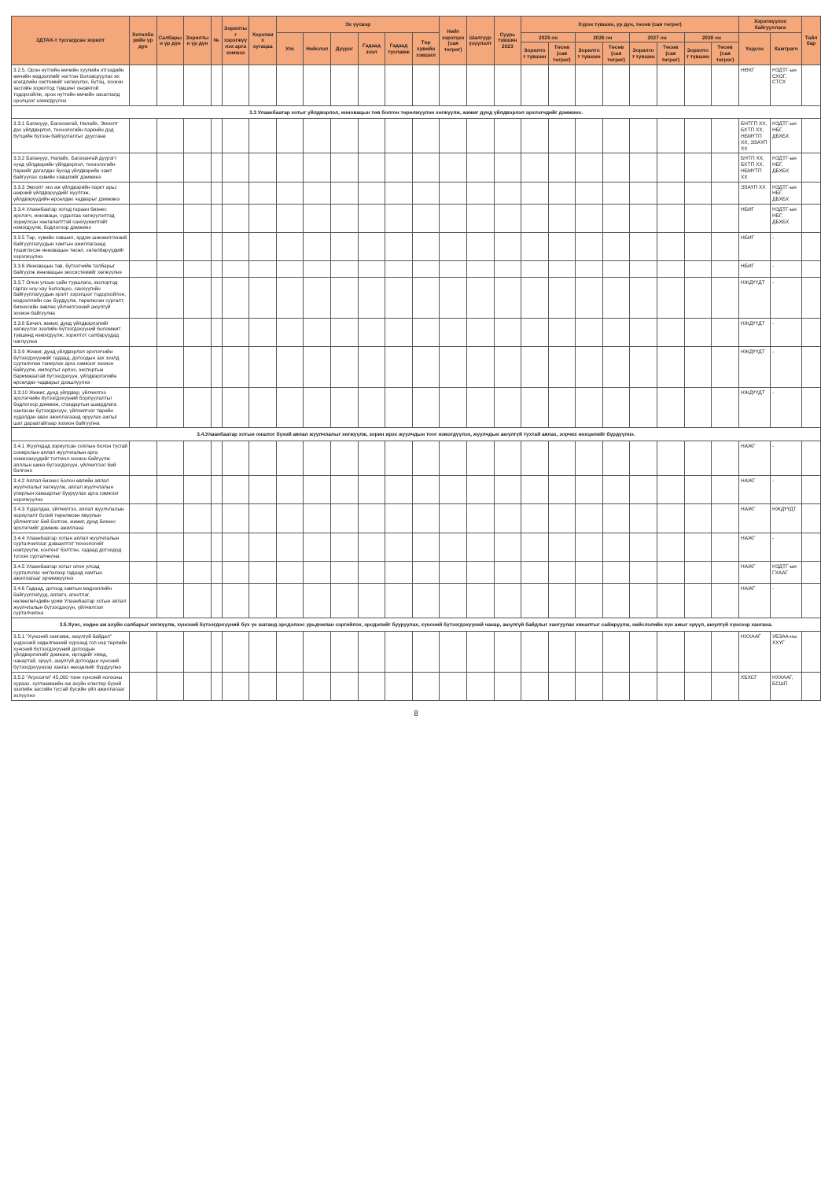| ЗДТАХ-т тусгагдсан зорилт | Хөтөлбөрийн үр дүн | Салбарын үр дүн | Зорилтын үр дүн | № | Зорилтыг хэрэгжүүлэх арга хэмжээ | Хэрэгжих хугацаа | Эх үүсвэр | | | | | | Нийт хэрэгцээ (сая төгрөг) | Шалгуур үзүүлэлт | Суурь түвшин 2023 | Хүрэх түвшин, үр дүн, төсөв (сая төгрөг) | | | | | | | | Хэрэгжүүлэх байгууллага | | Тайлбар |
| --- | --- | --- | --- | --- | --- | --- | --- | --- | --- | --- | --- | --- | --- | --- | --- | --- | --- | --- | --- | --- | --- | --- | --- | --- | --- | --- |
| | | | | | | | Улс | Нийслэл | Дүүрэг | Гадаад зээл | Гадаад тусламж | Төр хувийн хэвшил | | | | 2025 он | | 2026 он | | 2027 он | | 2028 он | | Үндсэн | Хамтрагч | |
| | | | | | | | | | | | | | | | | Зорилтот түвшин | Төсөв (сая төгрөг) | Зорилтот түвшин | Төсөв (сая төгрөг) | Зорилтот түвшин | Төсөв (сая төгрөг) | Зорилтот түвшин | Төсөв (сая төгрөг) | | | |
| 3.2.5. Орон нутгийн өмчийн хуулийн этгээдийн өмчийн мэдээллийг нэгтгэн боловсруулах их өгөгдлийн системийг хөгжүүлэх, бүтэц, зохион засгийн зорилтод түвшинг оновчтой тодорхойлж, орон нутгийн өмчийн засаглалд оролцоог нэмэгдүүлнэ | | | | | | | | | | | | | | | | | | | | | | | | НӨХГ | НЗДТГ-ын СХОГ, СТСХ | |
| 3.3 Улаанбаатар хотыг үйлдвэрлэл, инновацын төв болгон төрөлжүүлэн хөгжүүлж, жижиг дунд үйлдвэрлэл эрхлэгчдийг дэмжинэ. | | | | | | | | | | | | | | | | | | | | | | | | | | |
| 3.3.1 Багануур, Багахангай, Налайх, Эмээлт дэх үйлдвэрлэл, технологийн паркийн дэд бүтцийн бүтээн байгуулалтыг дуусгана | | | | | | | | | | | | | | | | | | | | | | | | БНТГП ХХ, БХТП ХХ, НБМҮТП ХХ, ЭЗАҮП ХХ | НЗДТГ-ын НБГ, ДБХБХ | |
| 3.3.2 Багануур, Налайх, Багахангай дүүрэгт хүнд үйлдвэрийн үйлдвэрлэл, технологийн паркийг дагалдах бусад үйлдвэрийн хамт байгуулах хувийн хэвшлийг дэмжинэ | | | | | | | | | | | | | | | | | | | | | | | | БНТП ХХ, БХТП ХХ, НБМҮТП ХХ | НЗДТГ-ын НБГ, ДБХБХ | |
| 3.3.3 Эмээлт эко аж үйлдвэрийн паркт арьс ширний үйлдвэрүүдийг нүүлгэж, үйлдвэрүүдийн өрсөлдөх чадварыг дэмжинэ | | | | | | | | | | | | | | | | | | | | | | | | ЭЗАҮП ХХ | НЗДТГ-ын НБГ, ДБХБХ | |
| 3.3.4 Улаанбаатар хотод гараан бизнес эрхлэгч, инноваци, судалгаа хөгжүүлэлтэд зориулсан хөнгөлөлттэй санхүүжилтийг нэмэгдүүлж, бодлогоор дэмжинэ | | | | | | | | | | | | | | | | | | | | | | | | НБИГ | НЗДТГ-ын НБГ, ДБХБХ | |
| 3.3.5 Төр, хувийн хэвшил, эрдэм шинжилгээний байгууллагуудын хамтын ажиллагаанд түшиглэсэн инновацын төсөл, хөтөлбөрүүдийг хэрэгжүүлнэ | | | | | | | | | | | | | | | | | | | | | | | | НБИГ | - | |
| 3.3.6 Инновацын төв, бүтээгчийн талбарыг байгуулж инновацын экосистемийг хөгжүүлнэ | | | | | | | | | | | | | | | | | | | | | | | | НБИГ | - | |
| 3.3.7 Олон улсын сайн туршлага, экспортод гаргах ноу-хау бололцоо, санхүүгийн байгууллагуудын эрэлт хэрэгцээг тодорхойлон, мэдээллийн сан бүрдүүлж, төрөлжсөн сургалт, бизнесийн зөвлөх үйлчилгээний аюулгүй зохион байгуулна | | | | | | | | | | | | | | | | | | | | | | | | НЖДҮҮДТ | - | |
| 3.3.8 Бичил, жижиг, дунд үйлдвэрлэлийг хөгжүүлэх зээлийн бүтээгдэхүүний боломжит түвшинд нэмэгдүүлж, зорилтот салбаруудад чиглүүлнэ | | | | | | | | | | | | | | | | | | | | | | | | НЖДҮҮДТ | - | |
| 3.3.9 Жижиг, дунд үйлдвэрлэл эрхлэгчийн бүтээгдэхүүнийг гадаад, дотоодын зах зээлд сурталчлан таниулах арга хэмжээг зохион байгуулж, импортыг орлох, экспортын баримжаатай бүтээгдэхүүн, үйлдвэрлэлийн өрсөлдөх чадварыг дээшлүүлнэ | | | | | | | | | | | | | | | | | | | | | | | | НЖДҮҮДТ | - | |
| 3.3.10 Жижиг, дунд үйлдвэр, үйлчилгээ эрхлэгчийн бүтээгдэхүүний борлуулалтыг бодлогоор дэмжиж, стандартын шаардлага хангасан бүтээгдэхүүн, үйлчилгээг төрийн худалдан авах ажиллагаанд оруулах ажлыг шат дараатайгаар зохион байгуулна | | | | | | | | | | | | | | | | | | | | | | | | НЖДҮҮДТ | - | |
| 3.4.Улаанбаатар хотын оншлог бүхий аялал жуулчлалыг хөгжүүлж, зорин ирэх жуулчдын тоог нэмэгдүүлэх, жуулчдын аюулгүй тухтай аялах, зорчих нөхцөлийг бүрдүүлнэ. | | | | | | | | | | | | | | | | | | | | | | | | | | |
| 3.4.1 Жуулчдад зориулсан соёлын болон тусгай сонирхлын аялал жуулчлалын арга хэмжээнүүдийг тогтмол зохион байгуулж аяллын шинэ бүтээгдэхүүн, үйлчилгээг бий болгоно | | | | | | | | | | | | | | | | | | | | | | | | НАЖГ | - | |
| 3.4.2 Аялал бизнес болон өвлийн аялал жуулчлалыг хөгжүүлж, аялал жуулчлалын улирлын хамаарлыг бууруулах арга хэмжээг хэрэгжүүлнэ | | | | | | | | | | | | | | | | | | | | | | | | НАЖГ | - | |
| 3.4.3 Худалдаа, үйлчилгээ, аялал жуулчлалын зориулалт бүхий төрөлжсөн явуулын үйлчилгээг бий болгож, жижиг, дунд бизнес эрхлэгчийг дэмжин ажиллана | | | | | | | | | | | | | | | | | | | | | | | | НАЖГ | НЖДҮҮДТ | |
| 3.4.4 Улаанбаатар хотын аялал жуулчлалын сурталчилгааг дэвшилтэт технологийг нэвтрүүлж, контент бэлтгэн, гадаад дотоодод түгээн сурталчилна | | | | | | | | | | | | | | | | | | | | | | | | НАЖГ | - | |
| 3.4.5 Улаанбаатар хотыг олон улсад сурталчлах чиглэлээр гадаад хамтын ажиллагааг эрчимжүүлнэ | | | | | | | | | | | | | | | | | | | | | | | | НАЖГ | НЗДТГ-ын ГХААГ | |
| 3.4.6 Гадаад, дотоод хамтын мэдээллийн байгууллагууд, аялагч, агентлаг, нөлөөлөгчдийн урим Улаанбаатар хотын аялал жуулчлалын бүтээгдэхүүн, үйлчилгээг сурталчилна | | | | | | | | | | | | | | | | | | | | | | | | НАЖГ | - | |
| 3.5.Хүнс, хөдөө аж ахуйн салбарыг хөгжүүлж, хүнсний бүтээгдэхүүний бүх үе шатанд эрсдэлээс урьдчилан сэргийлэх, эрсдэлийг бууруулах, хүнсний бүтээгдэхүүний чанар, аюулгүй байдлыг хангуулах хяналтыг сайжруулж, нийслэлийн хүн амыг эрүүл, аюулгүй хүнсээр хангана. | | | | | | | | | | | | | | | | | | | | | | | | | | |
| 3.5.1 "Хүнсний хангамж, аюулгүй байдал" үндэсний хөдөлгөөний хүрээнд гол нэр төрлийн хүнсний бүтээгдэхүүний дотоодын үйлдвэрлэлийг дэмжиж, иргэдийг хямд, чанартай, эрүүл, аюулгүй дотоодын хүнсний бүтээгдэхүүнээр хангах нөхцөлийг бүрдүүлнэ | | | | | | | | | | | | | | | | | | | | | | | | НХХААГ | УБЗАА-ны ХХҮГ | |
| 3.5.2 "Агросити" 45,000 тонн хүнсний ногооны хураах, хуглаамжийн аж ахуйн кластер бүхий зээлийн засгийн тусгай бүсийн үйл ажиллагааг эхлүүлнэ | | | | | | | | | | | | | | | | | | | | | | | | ХБХСГ | НХХААГ, БСШП | |
8